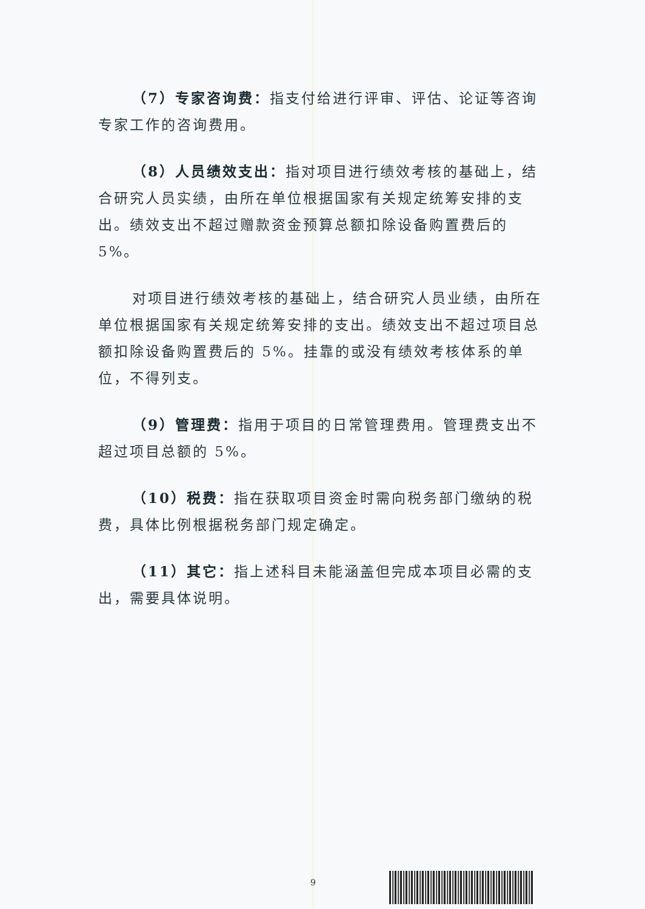（7）专家咨询费：指支付给进行评审、评估、论证等咨询专家工作的咨询费用。
（8）人员绩效支出：指对项目进行绩效考核的基础上，结合研究人员实绩，由所在单位根据国家有关规定统筹安排的支出。绩效支出不超过赠款资金预算总额扣除设备购置费后的 5%。
对项目进行绩效考核的基础上，结合研究人员业绩，由所在单位根据国家有关规定统筹安排的支出。绩效支出不超过项目总额扣除设备购置费后的 5%。挂靠的或没有绩效考核体系的单位，不得列支。
（9）管理费：指用于项目的日常管理费用。管理费支出不超过项目总额的 5%。
（10）税费：指在获取项目资金时需向税务部门缴纳的税费，具体比例根据税务部门规定确定。
（11）其它：指上述科目未能涵盖但完成本项目必需的支出，需要具体说明。
9